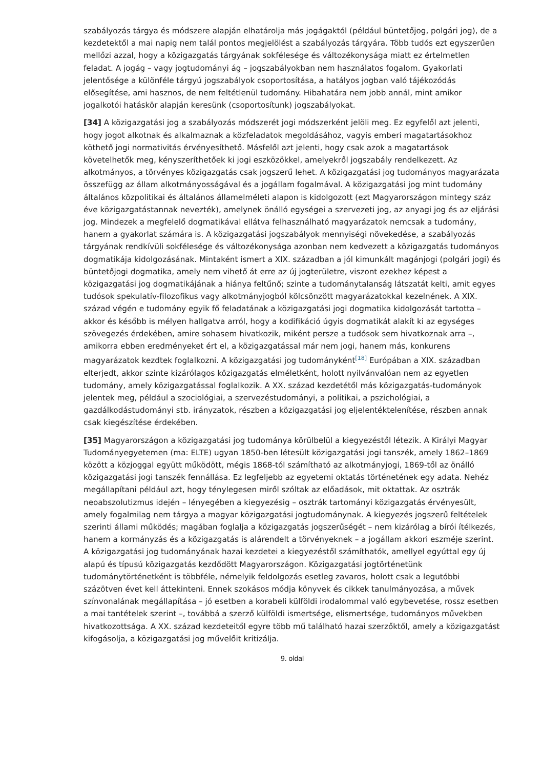szabályozás tárgya és módszere alapján elhatárolja más jogágaktól (például büntetőjog, polgári jog), de a kezdetektől a mai napig nem talál pontos megjelölést a szabályozás tárgyára. Több tudós ezt egyszerűen mellőzi azzal, hogy a közigazgatás tárgyának sokfélesége és változékonysága miatt ez értelmetlen feladat. A jogág – vagy jogtudományi ág – jogszabályokban nem használatos fogalom. Gyakorlati jelentősége a különféle tárgyú jogszabályok csoportosítása, a hatályos jogban való tájékozódás elősegítése, ami hasznos, de nem feltétlenül tudomány. Hibahatára nem jobb annál, mint amikor jogalkotói hatáskör alapján keresünk (csoportosítunk) jogszabályokat.
[34] A közigazgatási jog a szabályozás módszerét jogi módszerként jelöli meg. Ez egyfelől azt jelenti, hogy jogot alkotnak és alkalmaznak a közfeladatok megoldásához, vagyis emberi magatartásokhoz köthető jogi normativitás érvényesíthető. Másfelől azt jelenti, hogy csak azok a magatartások követelhetők meg, kényszeríthetőek ki jogi eszközökkel, amelyekről jogszabály rendelkezett. Az alkotmányos, a törvényes közigazgatás csak jogszerű lehet. A közigazgatási jog tudományos magyarázata összefügg az állam alkotmányosságával és a jogállam fogalmával. A közigazgatási jog mint tudomány általános közpolitikai és általános államelméleti alapon is kidolgozott (ezt Magyarországon mintegy száz éve közigazgatástannak nevezték), amelynek önálló egységei a szervezeti jog, az anyagi jog és az eljárási jog. Mindezek a megfelelő dogmatikával ellátva felhasználható magyarázatok nemcsak a tudomány, hanem a gyakorlat számára is. A közigazgatási jogszabályok mennyiségi növekedése, a szabályozás tárgyának rendkívüli sokfélesége és változékonysága azonban nem kedvezett a közigazgatás tudományos dogmatikája kidolgozásának. Mintaként ismert a XIX. században a jól kimunkált magánjogi (polgári jogi) és büntetőjogi dogmatika, amely nem vihető át erre az új jogterületre, viszont ezekhez képest a közigazgatási jog dogmatikájának a hiánya feltűnő; szinte a tudománytalanság látszatát kelti, amit egyes tudósok spekulatív-filozofikus vagy alkotmányjogból kölcsönzött magyarázatokkal kezelnének. A XIX. század végén e tudomány egyik fő feladatának a közigazgatási jogi dogmatika kidolgozását tartotta – akkor és később is mélyen hallgatva arról, hogy a kodifikáció úgyis dogmatikát alakít ki az egységes szövegezés érdekében, amire sohasem hivatkozik, miként persze a tudósok sem hivatkoznak arra –, amikorra ebben eredményeket ért el, a közigazgatással már nem jogi, hanem más, konkurens magyarázatok kezdtek foglalkozni. A közigazgatási jog tudományként<sup>[18]</sup> Európában a XIX. században elterjedt, akkor szinte kizárólagos közigazgatás elméletként, holott nyilvánvalóan nem az egyetlen tudomány, amely közigazgatással foglalkozik. A XX. század kezdetétől más közigazgatás-tudományok jelentek meg, például a szociológiai, a szervezéstudományi, a politikai, a pszichológiai, a gazdálkodástudományi stb. irányzatok, részben a közigazgatási jog eljelentéktelenítése, részben annak csak kiegészítése érdekében.
[35] Magyarországon a közigazgatási jog tudománya körülbelül a kiegyezéstől létezik. A Királyi Magyar Tudományegyetemen (ma: ELTE) ugyan 1850-ben létesült közigazgatási jogi tanszék, amely 1862–1869 között a közjoggal együtt működött, mégis 1868-tól számítható az alkotmányjogi, 1869-től az önálló közigazgatási jogi tanszék fennállása. Ez legfeljebb az egyetemi oktatás történetének egy adata. Nehéz megállapítani például azt, hogy ténylegesen miről szóltak az előadások, mit oktattak. Az osztrák neoabszolutizmus idején – lényegében a kiegyezésig – osztrák tartományi közigazgatás érvényesült, amely fogalmilag nem tárgya a magyar közigazgatási jogtudománynak. A kiegyezés jogszerű feltételek szerinti állami működés; magában foglalja a közigazgatás jogszerűségét – nem kizárólag a bírói ítélkezés, hanem a kormányzás és a közigazgatás is alárendelt a törvényeknek – a jogállam akkori eszméje szerint. A közigazgatási jog tudományának hazai kezdetei a kiegyezéstől számíthatók, amellyel egyúttal egy új alapú és típusú közigazgatás kezdődött Magyarországon. Közigazgatási jogtörténetünk tudománytörténetként is többféle, némelyik feldolgozás esetleg zavaros, holott csak a legutóbbi százötven évet kell áttekinteni. Ennek szokásos módja könyvek és cikkek tanulmányozása, a művek színvonalának megállapítása – jó esetben a korabeli külföldi irodalommal való egybevetése, rossz esetben a mai tantételek szerint –, továbbá a szerző külföldi ismertsége, elismertsége, tudományos művekben hivatkozottsága. A XX. század kezdeteitől egyre több mű található hazai szerzőktől, amely a közigazgatást kifogásolja, a közigazgatási jog művelőit kritizálja.
9. oldal